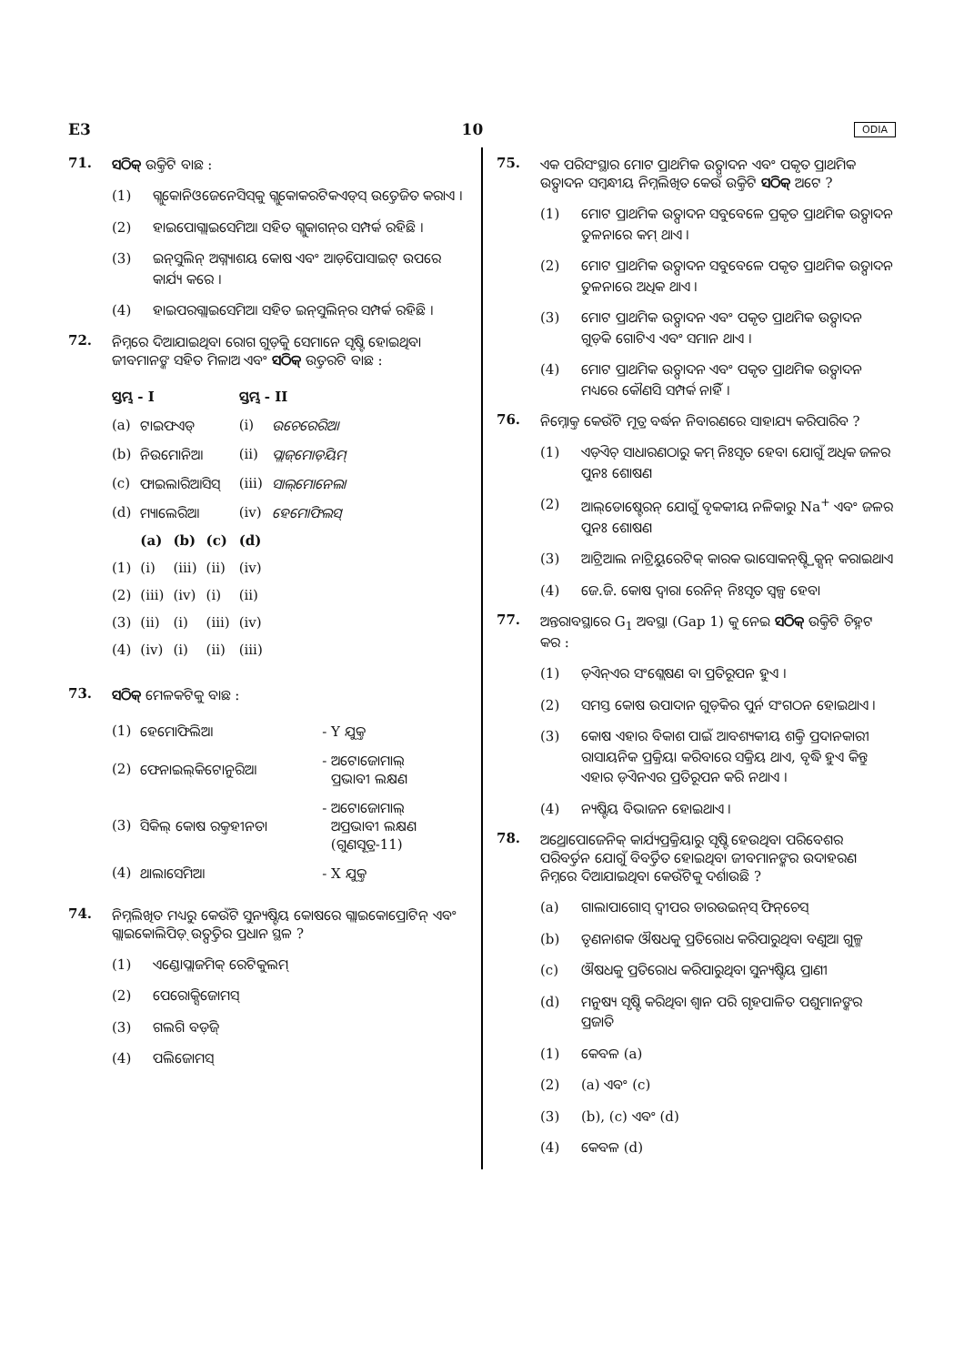E3 10 ODIA
71. ସଠିକ୍ ଉକ୍ତିଟି ବାଛ :
(1) ଗ୍ଲୁକୋନିଓଜେନେସିସ୍‌କୁ ଗ୍ଲୁକୋକରଟିକଏଡ୍‌ସ୍ ଉତ୍ତେଜିତ କରାଏ ।
(2) ହାଇପୋଗ୍ଲାଇସେମିଆ ସହିତ ଗ୍ଲୁକାଗନ୍‌ର ସମ୍ପର୍କ ରହିଛି ।
(3) ଇନ୍‌ସୁଲିନ୍ ଅଗ୍ନ୍ୟାଶୟ କୋଷ ଏବଂ ଆଡ଼ିପୋସାଇଟ୍ ଉପରେ କାର୍ଯ୍ୟ କରେ ।
(4) ହାଇପରଗ୍ଲାଇସେମିଆ ସହିତ ଇନ୍‌ସୁଲିନ୍‌ର ସମ୍ପର୍କ ରହିଛି ।
72. ନିମ୍ନରେ ଦିଆଯାଇଥିବା ରୋଗ ଗୁଡ଼ିକୁ ସେମାନେ ସୃଷ୍ଟି ହୋଇଥିବା ଜୀବମାନଙ୍କ ସହିତ ମିଳାଅ ଏବଂ ସଠିକ୍ ଉତ୍ତରଟି ବାଛ :
| ସ୍ତମ୍ଭ - I | | | | ସ୍ତମ୍ଭ - II | |
| --- | --- | --- | --- | --- | --- |
| (a) | ଟାଇଫଏଡ୍ | | | (i) | ଉଚେରେରିଆ |
| (b) | ନିଉମୋନିଆ | | | (ii) | ପ୍ଲାଜ୍‌ମୋଡ଼ିୟମ୍ |
| (c) | ଫାଇଲାରିଆସିସ୍ | | | (iii) | ସାଲ୍‌ମୋନେଲା |
| (d) | ମ୍ୟାଲେରିଆ | | | (iv) | ହେମୋଫିଲସ୍ |
| | (a) | (b) | (c) | (d) | |
| (1) | (i) | (iii) | (ii) | (iv) | |
| (2) | (iii) | (iv) | (i) | (ii) | |
| (3) | (ii) | (i) | (iii) | (iv) | |
| (4) | (iv) | (i) | (ii) | (iii) | |
73. ସଠିକ୍ ମେଳକଟିକୁ ବାଛ :
| (1) | ହେମୋଫିଲିଆ | - Y ଯୁକ୍ତ |
| (2) | ଫେନାଇଲ୍‌କିଟୋନୁରିଆ | - ଅଟୋଜୋମାଲ୍ ପ୍ରଭାବୀ ଲକ୍ଷଣ |
| (3) | ସିକିଲ୍ କୋଷ ରକ୍ତହୀନତା | - ଅଟୋଜୋମାଲ୍ ଅପ୍ରଭାବୀ ଲକ୍ଷଣ (ଗୁଣସୂତ୍ର-11) |
| (4) | ଥାଲାସେମିଆ | - X ଯୁକ୍ତ |
74. ନିମ୍ନଲିଖିତ ମଧ୍ୟରୁ କେଉଁଟି ସୁନ୍ୟଷ୍ଟିୟ କୋଷରେ ଗ୍ଲାଇକୋପ୍ରୋଟିନ୍ ଏବଂ ଗ୍ଲାଇକୋଲିପିଡ଼୍ ଉତ୍ପତ୍ତିର ପ୍ରଧାନ ସ୍ଥଳ ?
(1) ଏଣ୍ଡୋପ୍ଲାଜମିକ୍ ରେଟିକୁଲମ୍
(2) ପେରୋକ୍ସିଜୋମସ୍
(3) ଗଲଗି ବଡ଼ିଜ୍
(4) ପଲିଜୋମସ୍
75. ଏକ ପରିସଂସ୍ଥାର ମୋଟ ପ୍ରାଥମିକ ଉତ୍ପାଦନ ଏବଂ ପକୃତ ପ୍ରାଥମିକ ଉତ୍ପାଦନ ସମ୍ବନ୍ଧୀୟ ନିମ୍ନଲିଖିତ କେଉଁ ଉକ୍ତିଟି ସଠିକ୍ ଅଟେ ?
(1) ମୋଟ ପ୍ରାଥମିକ ଉତ୍ପାଦନ ସବୁବେଳେ ପ୍ରକୃତ ପ୍ରାଥମିକ ଉତ୍ପାଦନ ତୁଳନାରେ କମ୍ ଥାଏ ।
(2) ମୋଟ ପ୍ରାଥମିକ ଉତ୍ପାଦନ ସବୁବେଳେ ପକୃତ ପ୍ରାଥମିକ ଉତ୍ପାଦନ ତୁଳନାରେ ଅଧିକ ଥାଏ ।
(3) ମୋଟ ପ୍ରାଥମିକ ଉତ୍ପାଦନ ଏବଂ ପକୃତ ପ୍ରାଥମିକ ଉତ୍ପାଦନ ଗୁଡ଼ିକ ଗୋଟିଏ ଏବଂ ସମାନ ଥାଏ ।
(4) ମୋଟ ପ୍ରାଥମିକ ଉତ୍ପାଦନ ଏବଂ ପକୃତ ପ୍ରାଥମିକ ଉତ୍ପାଦନ ମଧ୍ୟରେ କୌଣସି ସମ୍ପର୍କ ନାହିଁ ।
76. ନିମ୍ନୋକ୍ତ କେଉଁଟି ମୂତ୍ର ବର୍ଦ୍ଧନ ନିବାରଣରେ ସାହାଯ୍ୟ କରିପାରିବ ?
(1) ଏଡ଼ିଏଚ୍ ସାଧାରଣଠାରୁ କମ୍ ନିଃସୃତ ହେବା ଯୋଗୁଁ ଅଧିକ ଜଳର ପୁନଃ ଶୋଷଣ
(2) ଆଲ୍‌ଡୋଷ୍ଟେରନ୍ ଯୋଗୁଁ ବୃକକୀୟ ନଳିକାରୁ Na<sup>+</sup> ଏବଂ ଜଳର ପୁନଃ ଶୋଷଣ
(3) ଆଟ୍ରିଆଲ ନାଟ୍ରିୟୁରେଟିକ୍ କାରକ ଭାସୋକନ୍‌ଷ୍ଟ୍ରିକ୍ସନ୍ କରାଇଥାଏ
(4) ଜେ.ଜି. କୋଷ ଦ୍ୱାରା ରେନିନ୍ ନିଃସୃତ ସ୍ୱଳ୍ପ ହେବା
77. ଅନ୍ତରାବସ୍ଥାରେ G<sub>1</sub> ଅବସ୍ଥା (Gap 1) କୁ ନେଇ ସଠିକ୍ ଉକ୍ତିଟି ଚିହ୍ନଟ କର :
(1) ଡ଼ିଏନ୍‌ଏର ସଂଶ୍ଲେଷଣ ବା ପ୍ରତିରୂପନ ହୁଏ ।
(2) ସମସ୍ତ କୋଷ ଉପାଦାନ ଗୁଡ଼ିକର ପୁର୍ନ ସଂଗଠନ ହୋଇଥାଏ ।
(3) କୋଷ ଏହାର ବିକାଶ ପାଇଁ ଆବଶ୍ୟକୀୟ ଶକ୍ତି ପ୍ରଦାନକାରୀ ରାସାୟନିକ ପ୍ରକ୍ରିୟା କରିବାରେ ସକ୍ରିୟ ଥାଏ, ବୃଦ୍ଧି ହୁଏ କିନ୍ତୁ ଏହାର ଡ଼ିଏନଏର ପ୍ରତିରୂପନ କରି ନଥାଏ ।
(4) ନ୍ୟଷ୍ଟିୟ ବିଭାଜନ ହୋଇଥାଏ ।
78. ଅଥ୍ରୋପୋଜେନିକ୍ କାର୍ଯ୍ୟପ୍ରକ୍ରିୟାରୁ ସୃଷ୍ଟି ହେଉଥିବା ପରିବେଶର ପରିବର୍ତ୍ତନ ଯୋଗୁଁ ବିବର୍ତ୍ତିତ ହୋଇଥିବା ଜୀବମାନଙ୍କର ଉଦାହରଣ ନିମ୍ନରେ ଦିଆଯାଇଥିବା କେଉଁଟିକୁ ଦର୍ଶାଉଛି ?
(a) ଗାଲାପାଗୋସ୍ ଦ୍ୱୀପର ଡାରଉଇନ୍‌ସ୍ ଫିନ୍‌ଚେସ୍
(b) ତୃଣନାଶକ ଔଷଧକୁ ପ୍ରତିରୋଧ କରିପାରୁଥିବା ବଣୁଆ ଗୁଳ୍ମ
(c) ଔଷଧକୁ ପ୍ରତିରୋଧ କରିପାରୁଥିବା ସୁନ୍ୟଷ୍ଟିୟ ପ୍ରାଣୀ
(d) ମନୁଷ୍ୟ ସୃଷ୍ଟି କରିଥିବା ଶ୍ୱାନ ପରି ଗୃହପାଳିତ ପଶୁମାନଙ୍କର ପ୍ରଜାତି
(1) କେବଳ (a)
(2) (a) ଏବଂ (c)
(3) (b), (c) ଏବଂ (d)
(4) କେବଳ (d)